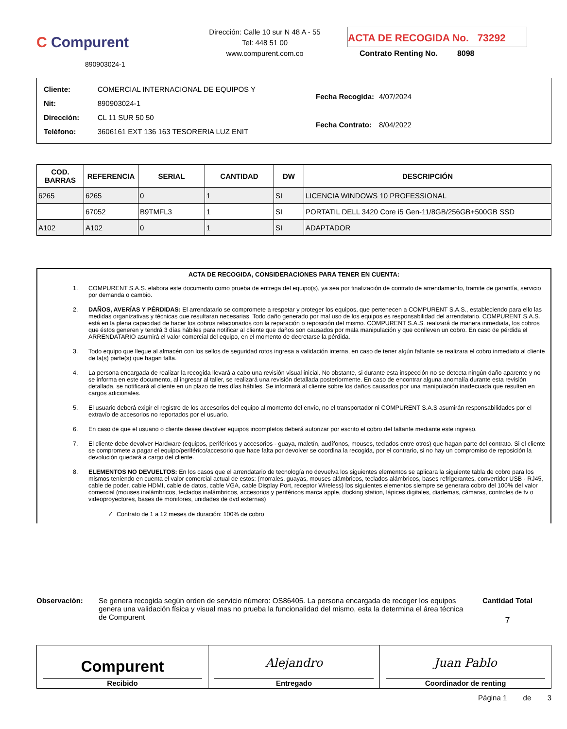C Compurent
890903024-1
Dirección: Calle 10 sur N 48 A - 55
Tel: 448 51 00
www.compurent.com.co
ACTA DE RECOGIDA No. 73292
Contrato Renting No. 8098
| Cliente: | COMERCIAL INTERNACIONAL DE EQUIPOS Y |
| Nit: | 890903024-1 |
| Dirección: | CL 11 SUR 50 50 |
| Teléfono: | 3606161 EXT 136 163 TESORERIA LUZ ENIT |
| Fecha Recogida: | 4/07/2024 |
| Fecha Contrato: | 8/04/2022 |
| COD. BARRAS | REFERENCIA | SERIAL | CANTIDAD | DW | DESCRIPCIÓN |
| --- | --- | --- | --- | --- | --- |
| 6265 | 6265 | 0 | 1 | SI | LICENCIA WINDOWS 10 PROFESSIONAL |
| | 67052 | B9TMFL3 | 1 | SI | PORTATIL DELL 3420 Core i5 Gen-11/8GB/256GB+500GB SSD |
| A102 | A102 | 0 | 1 | SI | ADAPTADOR |
ACTA DE RECOGIDA, CONSIDERACIONES PARA TENER EN CUENTA:
1. COMPURENT S.A.S. elabora este documento como prueba de entrega del equipo(s), ya sea por finalización de contrato de arrendamiento, tramite de garantía, servicio por demanda o cambio.
2. DAÑOS, AVERÍAS Y PÉRDIDAS: El arrendatario se compromete a respetar y proteger los equipos, que pertenecen a COMPURENT S.A.S., estableciendo para ello las medidas organizativas y técnicas que resultaran necesarias. Todo daño generado por mal uso de los equipos es responsabilidad del arrendatario. COMPURENT S.A.S. está en la plena capacidad de hacer los cobros relacionados con la reparación o reposición del mismo. COMPURENT S.A.S. realizará de manera inmediata, los cobros que éstos generen y tendrá 3 días hábiles para notificar al cliente que daños son causados por mala manipulación y que conlleven un cobro. En caso de pérdida el ARRENDATARIO asumirá el valor comercial del equipo, en el momento de decretarse la pérdida.
3. Todo equipo que llegue al almacén con los sellos de seguridad rotos ingresa a validación interna, en caso de tener algún faltante se realizara el cobro inmediato al cliente de la(s) parte(s) que hagan falta.
4. La persona encargada de realizar la recogida llevará a cabo una revisión visual inicial. No obstante, si durante esta inspección no se detecta ningún daño aparente y no se informa en este documento, al ingresar al taller, se realizará una revisión detallada posteriormente. En caso de encontrar alguna anomalía durante esta revisión detallada, se notificará al cliente en un plazo de tres días hábiles. Se informará al cliente sobre los daños causados por una manipulación inadecuada que resulten en cargos adicionales.
5. El usuario deberá exigir el registro de los accesorios del equipo al momento del envío, no el transportador ni COMPURENT S.A.S asumirán responsabilidades por el extravío de accesorios no reportados por el usuario.
6. En caso de que el usuario o cliente desee devolver equipos incompletos deberá autorizar por escrito el cobro del faltante mediante este ingreso.
7. El cliente debe devolver Hardware (equipos, periféricos y accesorios - guaya, maletín, audífonos, mouses, teclados entre otros) que hagan parte del contrato. Si el cliente se compromete a pagar el equipo/periférico/accesorio que hace falta por devolver se coordina la recogida, por el contrario, si no hay un compromiso de reposición la devolución quedará a cargo del cliente.
8. ELEMENTOS NO DEVUELTOS: En los casos que el arrendatario de tecnología no devuelva los siguientes elementos se aplicara la siguiente tabla de cobro para los mismos teniendo en cuenta el valor comercial actual de estos: (morrales, guayas, mouses alámbricos, teclados alámbricos, bases refrigerantes, convertidor USB - RJ45, cable de poder, cable HDMI, cable de datos, cable VGA, cable Display Port, receptor Wireless) los siguientes elementos siempre se generara cobro del 100% del valor comercial (mouses inalámbricos, teclados inalámbricos, accesorios y periféricos marca apple, docking station, lápices digitales, diademas, cámaras, controles de tv o videoproyectores, bases de monitores, unidades de dvd externas)
✓ Contrato de 1 a 12 meses de duración: 100% de cobro
Observación: Se genera recogida según orden de servicio número: OS86405. La persona encargada de recoger los equipos genera una validación física y visual mas no prueba la funcionalidad del mismo, esta la determina el área técnica de Compurent
Cantidad Total
7
Compurent
Recibido
Alejandro
Entregado
Juan Pablo
Coordinador de renting
Página 1 de 3